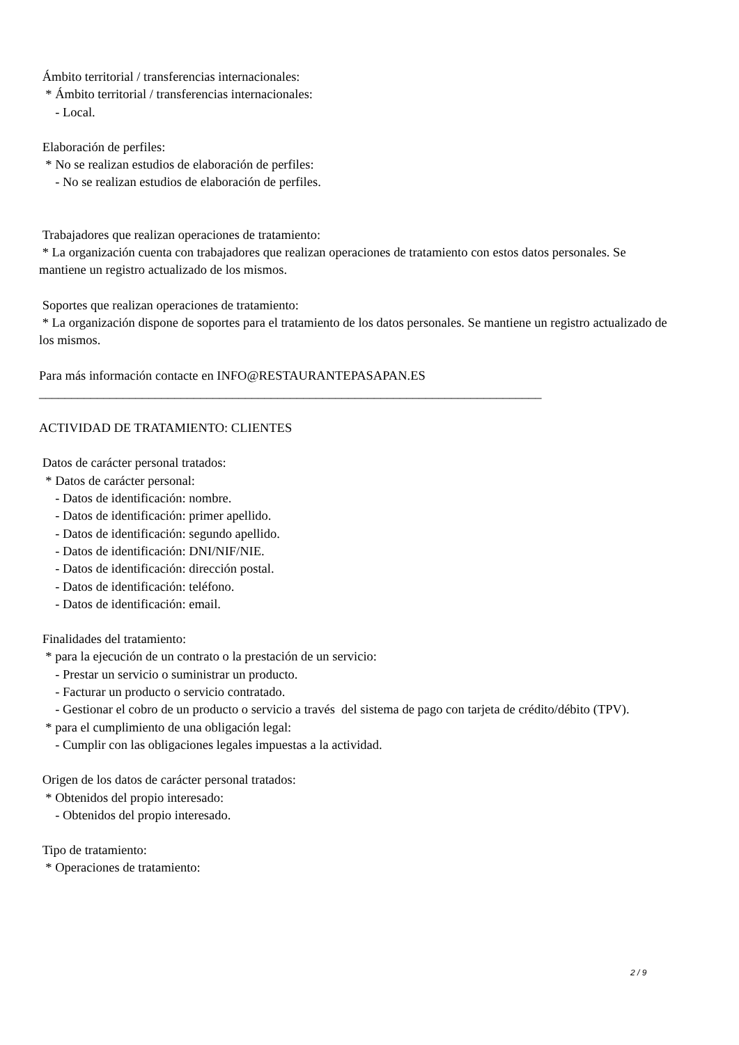Ámbito territorial / transferencias internacionales:
* Ámbito territorial / transferencias internacionales:
- Local.
Elaboración de perfiles:
* No se realizan estudios de elaboración de perfiles:
- No se realizan estudios de elaboración de perfiles.
Trabajadores que realizan operaciones de tratamiento:
* La organización cuenta con trabajadores que realizan operaciones de tratamiento con estos datos personales. Se mantiene un registro actualizado de los mismos.
Soportes que realizan operaciones de tratamiento:
* La organización dispone de soportes para el tratamiento de los datos personales. Se mantiene un registro actualizado de los mismos.
Para más información contacte en INFO@RESTAURANTEPASAPAN.ES
______________________________________________________________________________
ACTIVIDAD DE TRATAMIENTO: CLIENTES
Datos de carácter personal tratados:
* Datos de carácter personal:
- Datos de identificación: nombre.
- Datos de identificación: primer apellido.
- Datos de identificación: segundo apellido.
- Datos de identificación: DNI/NIF/NIE.
- Datos de identificación: dirección postal.
- Datos de identificación: teléfono.
- Datos de identificación: email.
Finalidades del tratamiento:
* para la ejecución de un contrato o la prestación de un servicio:
- Prestar un servicio o suministrar un producto.
- Facturar un producto o servicio contratado.
- Gestionar el cobro de un producto o servicio a través del sistema de pago con tarjeta de crédito/débito (TPV).
* para el cumplimiento de una obligación legal:
- Cumplir con las obligaciones legales impuestas a la actividad.
Origen de los datos de carácter personal tratados:
* Obtenidos del propio interesado:
- Obtenidos del propio interesado.
Tipo de tratamiento:
* Operaciones de tratamiento:
2 / 9